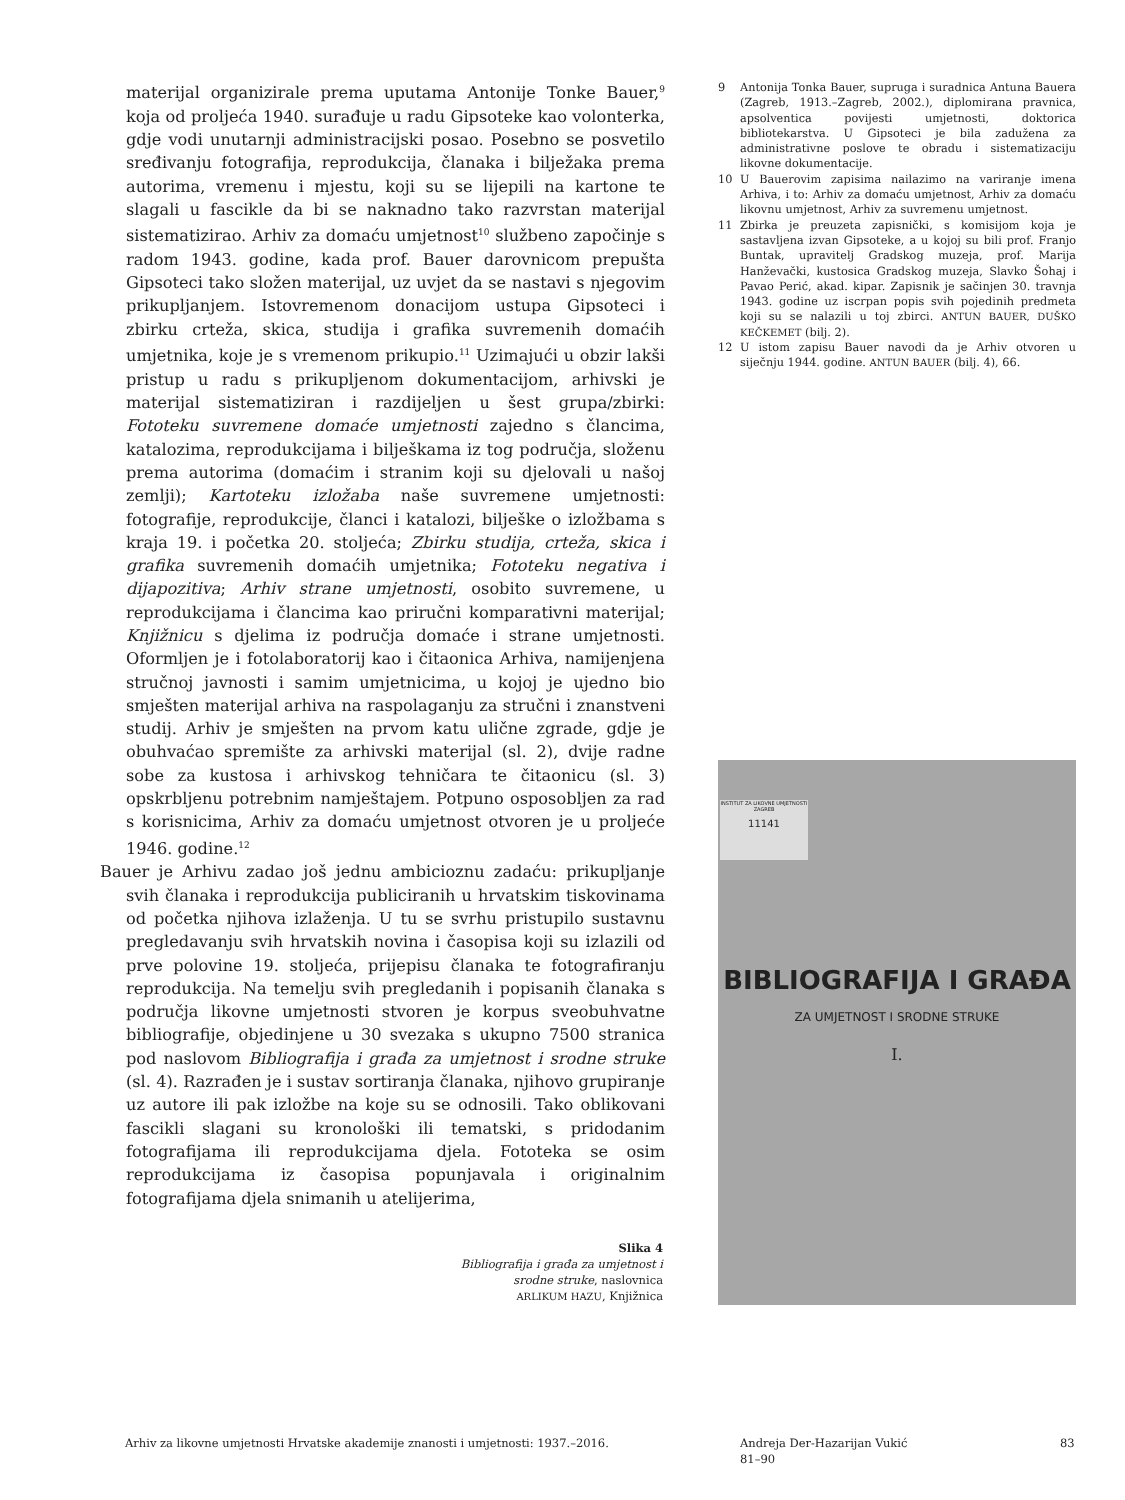materijal organizirale prema uputama Antonije Tonke Bauer,<sup>9</sup> koja od proljeća 1940. surađuje u radu Gipsoteke kao volonterka, gdje vodi unutarnji administracijski posao. Posebno se posvetilo sređivanju fotografija, reprodukcija, članaka i bilježaka prema autorima, vremenu i mjestu, koji su se lijepili na kartone te slagali u fascikle da bi se naknadno tako razvrstan materijal sistematizirao. Arhiv za domaću umjetnost<sup>10</sup> službeno započinje s radom 1943. godine, kada prof. Bauer darovnicom prepušta Gipsoteci tako složen materijal, uz uvjet da se nastavi s njegovim prikupljanjem. Istovremenom donacijom ustupa Gipsoteci i zbirku crteža, skica, studija i grafika suvremenih domaćih umjetnika, koje je s vremenom prikupio.<sup>11</sup> Uzimajući u obzir lakši pristup u radu s prikupljenom dokumentacijom, arhivski je materijal sistematiziran i razdijeljen u šest grupa/zbirki: Fototeku suvremene domaće umjetnosti zajedno s člancima, katalozima, reprodukcijama i bilješkama iz tog područja, složenu prema autorima (domaćim i stranim koji su djelovali u našoj zemlji); Kartoteku izložaba naše suvremene umjetnosti: fotografije, reprodukcije, članci i katalozi, bilješke o izložbama s kraja 19. i početka 20. stoljeća; Zbirku studija, crteža, skica i grafika suvremenih domaćih umjetnika; Fototeku negativa i dijapozitiva; Arhiv strane umjetnosti, osobito suvremene, u reprodukcijama i člancima kao priručni komparativni materijal; Knjižnicu s djelima iz područja domaće i strane umjetnosti. Oformljen je i fotolaboratorij kao i čitaonica Arhiva, namijenjena stručnoj javnosti i samim umjetnicima, u kojoj je ujedno bio smješten materijal arhiva na raspolaganju za stručni i znanstveni studij. Arhiv je smješten na prvom katu ulične zgrade, gdje je obuhvaćao spremište za arhivski materijal (sl. 2), dvije radne sobe za kustosa i arhivskog tehničara te čitaonicu (sl. 3) opskrbljenu potrebnim namještajem. Potpuno osposobljen za rad s korisnicima, Arhiv za domaću umjetnost otvoren je u proljeće 1946. godine.<sup>12</sup>
Bauer je Arhivu zadao još jednu ambicioznu zadaću: prikupljanje svih članaka i reprodukcija publiciranih u hrvatskim tiskovinama od početka njihova izlaženja. U tu se svrhu pristupilo sustavnu pregledavanju svih hrvatskih novina i časopisa koji su izlazili od prve polovine 19. stoljeća, prijepisu članaka te fotografiranju reprodukcija. Na temelju svih pregledanih i popisanih članaka s područja likovne umjetnosti stvoren je korpus sveobuhvatne bibliografije, objedinjene u 30 svezaka s ukupno 7500 stranica pod naslovom Bibliografija i građa za umjetnost i srodne struke (sl. 4). Razrađen je i sustav sortiranja članaka, njihovo grupiranje uz autore ili pak izložbe na koje su se odnosili. Tako oblikovani fascikli slagani su kronološki ili tematski, s pridodanim fotografijama ili reprodukcijama djela. Fototeka se osim reprodukcijama iz časopisa popunjavala i originalnim fotografijama djela snimanih u atelijerima,
9 Antonija Tonka Bauer, supruga i suradnica Antuna Bauera (Zagreb, 1913.–Zagreb, 2002.), diplomirana pravnica, apsolventica povijesti umjetnosti, doktorica bibliotekarstva. U Gipsoteci je bila zadužena za administrativne poslove te obradu i sistematizaciju likovne dokumentacije.
10 U Bauerovim zapisima nailazimo na variranje imena Arhiva, i to: Arhiv za domaću umjetnost, Arhiv za domaću likovnu umjetnost, Arhiv za suvremenu umjetnost.
11 Zbirka je preuzeta zapisnički, s komisijom koja je sastavljena izvan Gipsoteke, a u kojoj su bili prof. Franjo Buntak, upravitelj Gradskog muzeja, prof. Marija Hanževački, kustosica Gradskog muzeja, Slavko Šohaj i Pavao Perić, akad. kipar. Zapisnik je sačinjen 30. travnja 1943. godine uz iscrpan popis svih pojedinih predmeta koji su se nalazili u toj zbirci. ANTUN BAUER, DUŠKO KEČKEMET (bilj. 2).
12 U istom zapisu Bauer navodi da je Arhiv otvoren u siječnju 1944. godine. ANTUN BAUER (bilj. 4), 66.
INSTITUT ZA LIKOVNE UMJETNOSTI ZAGREB
11141
BIBLIOGRAFIJA I GRAĐA
ZA UMJETNOST I SRODNE STRUKE
I.
Slika 4
Bibliografija i građa za umjetnost i srodne struke, naslovnica
ARLIKUM HAZU, Knjižnica
Arhiv za likovne umjetnosti Hrvatske akademije znanosti i umjetnosti: 1937.–2016.
Andreja Der-Hazarijan Vukić
81–90
83